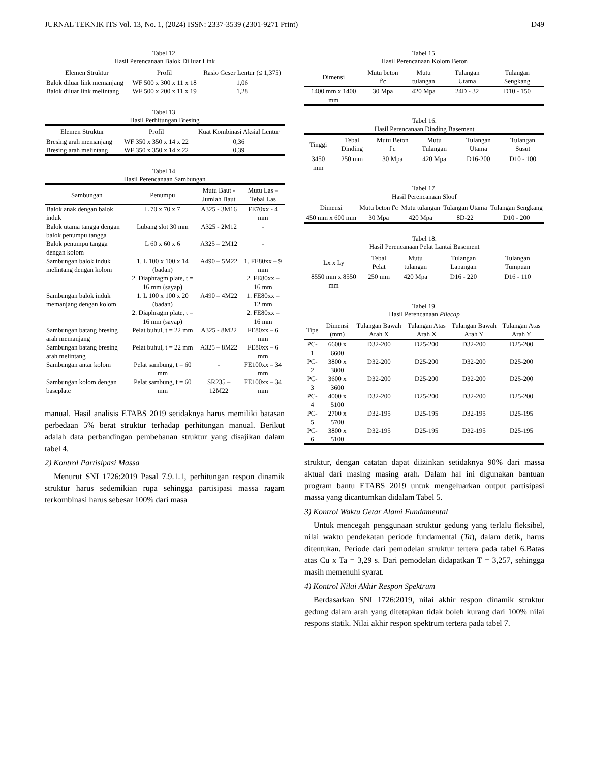JURNAL TEKNIK ITS Vol. 13, No. 1, (2024) ISSN: 2337-3539 (2301-9271 Print) D49
Tabel 12.
Hasil Perencanaan Balok Di luar Link
| Elemen Struktur | Profil | Rasio Geser Lentur (≤ 1,375) |
| --- | --- | --- |
| Balok diluar link memanjang | WF 500 x 300 x 11 x 18 | 1,06 |
| Balok diluar link melintang | WF 500 x 200 x 11 x 19 | 1,28 |
Tabel 13.
Hasil Perhitungan Bresing
| Elemen Struktur | Profil | Kuat Kombinasi Aksial Lentur |
| --- | --- | --- |
| Bresing arah memanjang | WF 350 x 350 x 14 x 22 | 0,36 |
| Bresing arah melintang | WF 350 x 350 x 14 x 22 | 0,39 |
Tabel 14.
Hasil Perencanaan Sambungan
| Sambungan | Penumpu | Mutu Baut - Jumlah Baut | Mutu Las – Tebal Las |
| --- | --- | --- | --- |
| Balok anak dengan balok induk | L 70 x 70 x 7 | A325 - 3M16 | FE70xx - 4 mm |
| Balok utama tangga dengan balok penumpu tangga | Lubang slot 30 mm | A325 - 2M12 | - |
| Balok penumpu tangga dengan kolom | L 60 x 60 x 6 | A325 – 2M12 | - |
| Sambungan balok induk melintang dengan kolom | 1. L 100 x 100 x 14 (badan) 2. Diaphragm plate, t = 16 mm (sayap) | A490 – 5M22 | 1. FE80xx – 9 mm 2. FE80xx – 16 mm |
| Sambungan balok induk memanjang dengan kolom | 1. L 100 x 100 x 20 (badan) 2. Diaphragm plate, t = 16 mm (sayap) | A490 – 4M22 | 1. FE80xx – 12 mm 2. FE80xx – 16 mm |
| Sambungan batang bresing arah memanjang | Pelat buhul, t = 22 mm | A325 - 8M22 | FE80xx – 6 mm |
| Sambungan batang bresing arah melintang | Pelat buhul, t = 22 mm | A325 – 8M22 | FE80xx – 6 mm |
| Sambungan antar kolom | Pelat sambung, t = 60 mm | - | FE100xx – 34 mm |
| Sambungan kolom dengan baseplate | Pelat sambung, t = 60 mm | SR235 – 12M22 | FE100xx – 34 mm |
manual. Hasil analisis ETABS 2019 setidaknya harus memiliki batasan perbedaan 5% berat struktur terhadap perhitungan manual. Berikut adalah data perbandingan pembebanan struktur yang disajikan dalam tabel 4.
2) Kontrol Partisipasi Massa
Menurut SNI 1726:2019 Pasal 7.9.1.1, perhitungan respon dinamik struktur harus sedemikian rupa sehingga partisipasi massa ragam terkombinasi harus sebesar 100% dari masa
Tabel 15.
Hasil Perencanaan Kolom Beton
| Dimensi | Mutu beton f'c | Mutu tulangan | Tulangan Utama | Tulangan Sengkang |
| --- | --- | --- | --- | --- |
| 1400 mm x 1400 mm | 30 Mpa | 420 Mpa | 24D - 32 | D10 - 150 |
Tabel 16.
Hasil Perencanaan Dinding Basement
| Tinggi | Tebal Dinding | Mutu Beton f'c | Mutu Tulangan | Tulangan Utama | Tulangan Susut |
| --- | --- | --- | --- | --- | --- |
| 3450 mm | 250 mm | 30 Mpa | 420 Mpa | D16-200 | D10 - 100 |
Tabel 17.
Hasil Perencanaan Sloof
| Dimensi | Mutu beton f'c | Mutu tulangan | Tulangan Utama | Tulangan Sengkang |
| --- | --- | --- | --- | --- |
| 450 mm x 600 mm | 30 Mpa | 420 Mpa | 8D-22 | D10 - 200 |
Tabel 18.
Hasil Perencanaan Pelat Lantai Basement
| Lx x Ly | Tebal Pelat | Mutu tulangan | Tulangan Lapangan | Tulangan Tumpuan |
| --- | --- | --- | --- | --- |
| 8550 mm x 8550 mm | 250 mm | 420 Mpa | D16 - 220 | D16 - 110 |
Tabel 19.
Hasil Perencanaan Pilecap
| Tipe | Dimensi (mm) | Tulangan Bawah Arah X | Tulangan Atas Arah X | Tulangan Bawah Arah Y | Tulangan Atas Arah Y |
| --- | --- | --- | --- | --- | --- |
| PC-1 | 6600 x 6600 | D32-200 | D25-200 | D32-200 | D25-200 |
| PC-2 | 3800 x 3800 | D32-200 | D25-200 | D32-200 | D25-200 |
| PC-3 | 3600 x 3600 | D32-200 | D25-200 | D32-200 | D25-200 |
| PC-4 | 4000 x 5100 | D32-200 | D25-200 | D32-200 | D25-200 |
| PC-5 | 2700 x 5700 | D32-195 | D25-195 | D32-195 | D25-195 |
| PC-6 | 3800 x 5100 | D32-195 | D25-195 | D32-195 | D25-195 |
struktur, dengan catatan dapat diizinkan setidaknya 90% dari massa aktual dari masing masing arah. Dalam hal ini digunakan bantuan program bantu ETABS 2019 untuk mengeluarkan output partisipasi massa yang dicantumkan didalam Tabel 5.
3) Kontrol Waktu Getar Alami Fundamental
Untuk mencegah penggunaan struktur gedung yang terlalu fleksibel, nilai waktu pendekatan periode fundamental (Ta), dalam detik, harus ditentukan. Periode dari pemodelan struktur tertera pada tabel 6.Batas atas Cu x Ta = 3,29 s. Dari pemodelan didapatkan T = 3,257, sehingga masih memenuhi syarat.
4) Kontrol Nilai Akhir Respon Spektrum
Berdasarkan SNI 1726:2019, nilai akhir respon dinamik struktur gedung dalam arah yang ditetapkan tidak boleh kurang dari 100% nilai respons statik. Nilai akhir respon spektrum tertera pada tabel 7.